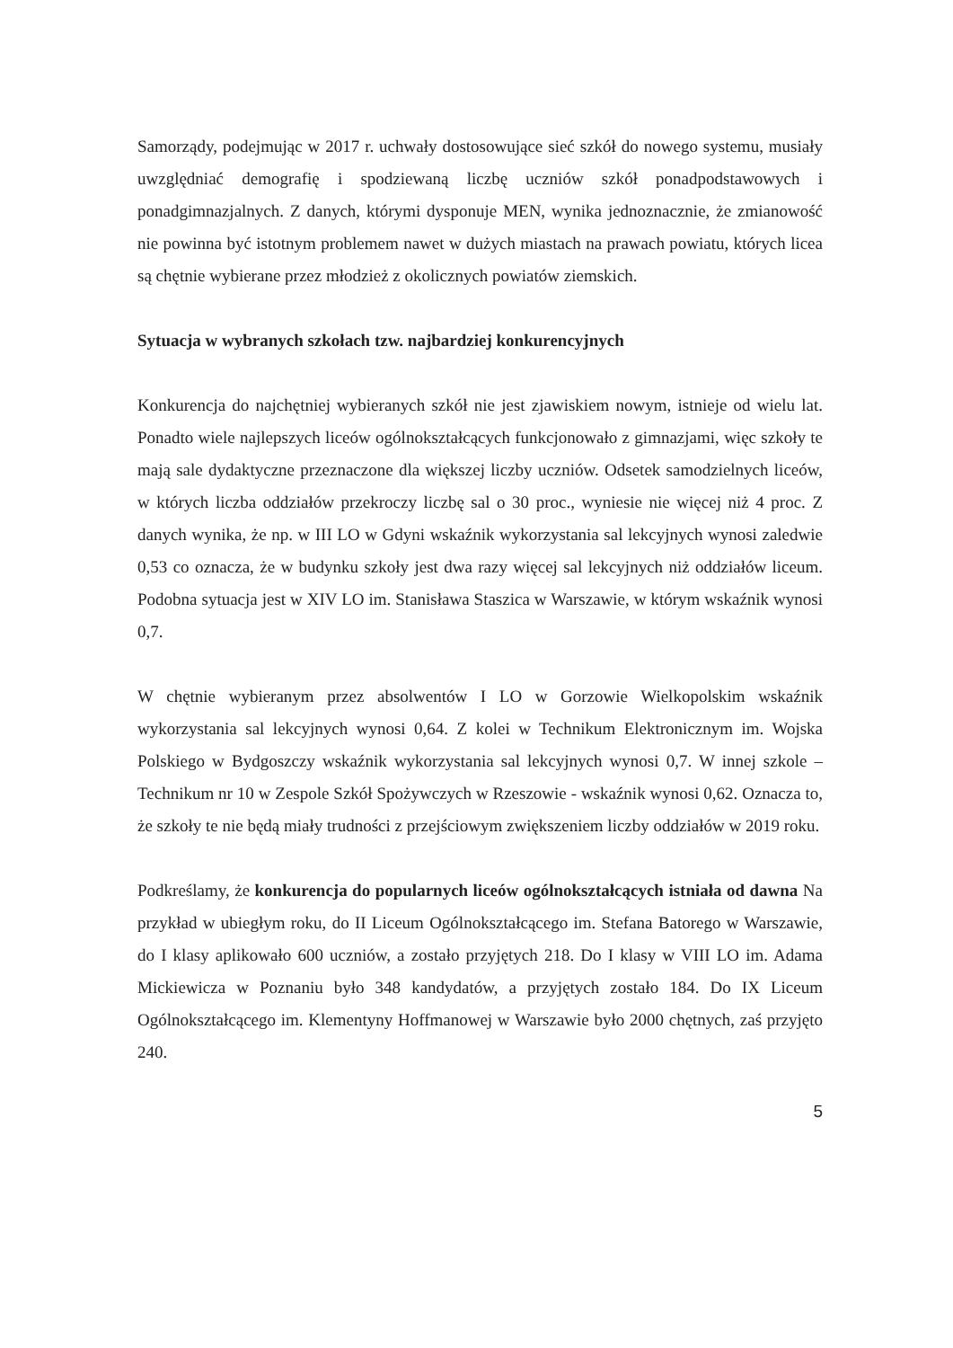Samorządy, podejmując w 2017 r. uchwały dostosowujące sieć szkół do nowego systemu, musiały uwzględniać demografię i spodziewaną liczbę uczniów szkół ponadpodstawowych i ponadgimnazjalnych. Z danych, którymi dysponuje MEN, wynika jednoznacznie, że zmianowość nie powinna być istotnym problemem nawet w dużych miastach na prawach powiatu, których licea są chętnie wybierane przez młodzież z okolicznych powiatów ziemskich.
Sytuacja w wybranych szkołach tzw. najbardziej konkurencyjnych
Konkurencja do najchętniej wybieranych szkół nie jest zjawiskiem nowym, istnieje od wielu lat. Ponadto wiele najlepszych liceów ogólnokształcących funkcjonowało z gimnazjami, więc szkoły te mają sale dydaktyczne przeznaczone dla większej liczby uczniów. Odsetek samodzielnych liceów, w których liczba oddziałów przekroczy liczbę sal o 30 proc., wyniesie nie więcej niż 4 proc. Z danych wynika, że np. w III LO w Gdyni wskaźnik wykorzystania sal lekcyjnych wynosi zaledwie 0,53 co oznacza, że w budynku szkoły jest dwa razy więcej sal lekcyjnych niż oddziałów liceum. Podobna sytuacja jest w XIV LO im. Stanisława Staszica w Warszawie, w którym wskaźnik wynosi 0,7.
W chętnie wybieranym przez absolwentów I LO w Gorzowie Wielkopolskim wskaźnik wykorzystania sal lekcyjnych wynosi 0,64. Z kolei w Technikum Elektronicznym im. Wojska Polskiego w Bydgoszczy wskaźnik wykorzystania sal lekcyjnych wynosi 0,7. W innej szkole – Technikum nr 10 w Zespole Szkół Spożywczych w Rzeszowie - wskaźnik wynosi 0,62. Oznacza to, że szkoły te nie będą miały trudności z przejściowym zwiększeniem liczby oddziałów w 2019 roku.
Podkreślamy, że konkurencja do popularnych liceów ogólnokształcących istniała od dawna Na przykład w ubiegłym roku, do II Liceum Ogólnokształcącego im. Stefana Batorego w Warszawie, do I klasy aplikowało 600 uczniów, a zostało przyjętych 218. Do I klasy w VIII LO im. Adama Mickiewicza w Poznaniu było 348 kandydatów, a przyjętych zostało 184. Do IX Liceum Ogólnokształcącego im. Klementyny Hoffmanowej w Warszawie było 2000 chętnych, zaś przyjęto 240.
5